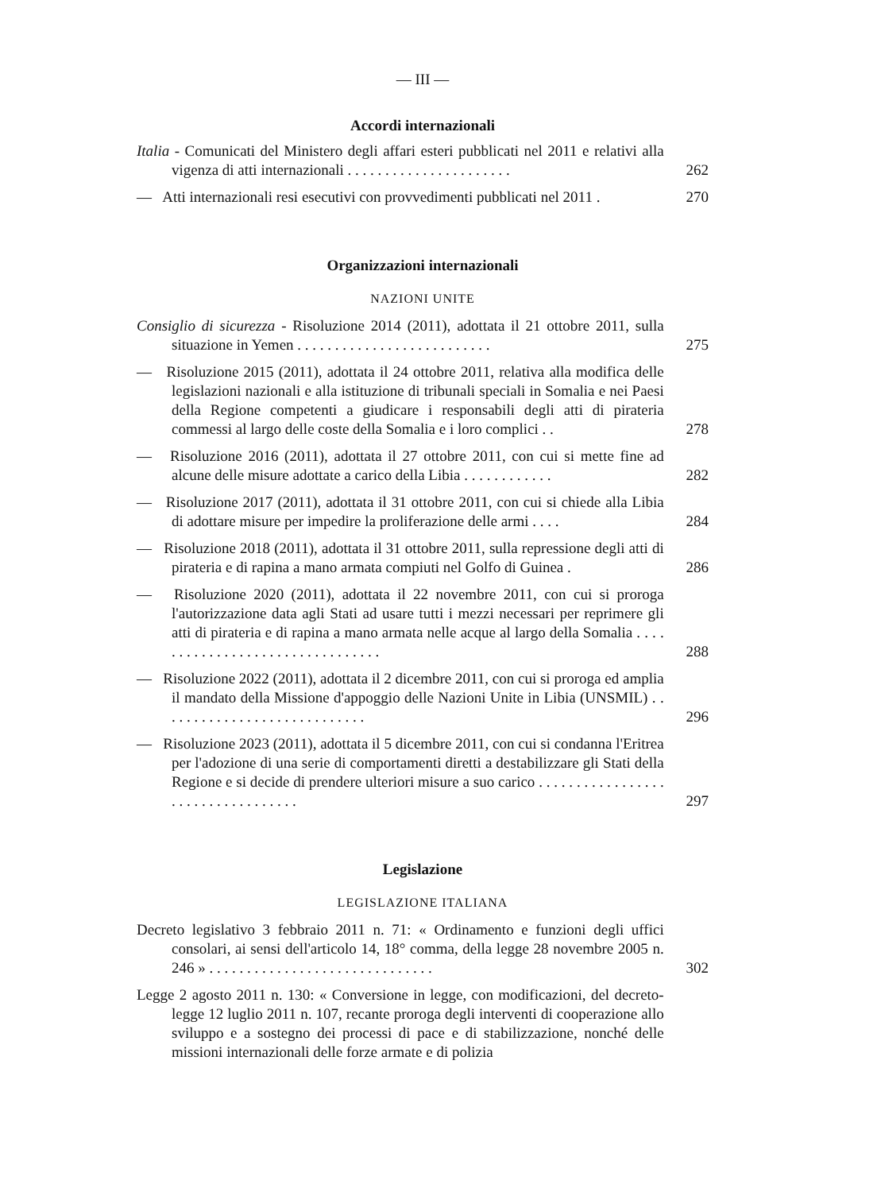— III —
Accordi internazionali
Italia - Comunicati del Ministero degli affari esteri pubblicati nel 2011 e relativi alla vigenza di atti internazionali . . . . . . . . . . . . . . . . . . . . . .
262
— Atti internazionali resi esecutivi con provvedimenti pubblicati nel 2011 .
270
Organizzazioni internazionali
NAZIONI UNITE
Consiglio di sicurezza - Risoluzione 2014 (2011), adottata il 21 ottobre 2011, sulla situazione in Yemen . . . . . . . . . . . . . . . . . . . . . . . . . .
275
— Risoluzione 2015 (2011), adottata il 24 ottobre 2011, relativa alla modifica delle legislazioni nazionali e alla istituzione di tribunali speciali in Somalia e nei Paesi della Regione competenti a giudicare i responsabili degli atti di pirateria commessi al largo delle coste della Somalia e i loro complici . .
278
— Risoluzione 2016 (2011), adottata il 27 ottobre 2011, con cui si mette fine ad alcune delle misure adottate a carico della Libia . . . . . . . . . . . .
282
— Risoluzione 2017 (2011), adottata il 31 ottobre 2011, con cui si chiede alla Libia di adottare misure per impedire la proliferazione delle armi . . . .
284
— Risoluzione 2018 (2011), adottata il 31 ottobre 2011, sulla repressione degli atti di pirateria e di rapina a mano armata compiuti nel Golfo di Guinea .
286
— Risoluzione 2020 (2011), adottata il 22 novembre 2011, con cui si proroga l'autorizzazione data agli Stati ad usare tutti i mezzi necessari per reprimere gli atti di pirateria e di rapina a mano armata nelle acque al largo della Somalia . . . . . . . . . . . . . . . . . . . . . . . . . . . . . . . .
288
— Risoluzione 2022 (2011), adottata il 2 dicembre 2011, con cui si proroga ed amplia il mandato della Missione d'appoggio delle Nazioni Unite in Libia (UNSMIL) . . . . . . . . . . . . . . . . . . . . . . . . . . . .
296
— Risoluzione 2023 (2011), adottata il 5 dicembre 2011, con cui si condanna l'Eritrea per l'adozione di una serie di comportamenti diretti a destabilizzare gli Stati della Regione e si decide di prendere ulteriori misure a suo carico . . . . . . . . . . . . . . . . . . . . . . . . . . . . . . . . . .
297
Legislazione
LEGISLAZIONE ITALIANA
Decreto legislativo 3 febbraio 2011 n. 71: « Ordinamento e funzioni degli uffici consolari, ai sensi dell'articolo 14, 18° comma, della legge 28 novembre 2005 n. 246 » . . . . . . . . . . . . . . . . . . . . . . . . . . . . . .
302
Legge 2 agosto 2011 n. 130: « Conversione in legge, con modificazioni, del decreto-legge 12 luglio 2011 n. 107, recante proroga degli interventi di cooperazione allo sviluppo e a sostegno dei processi di pace e di stabilizzazione, nonché delle missioni internazionali delle forze armate e di polizia